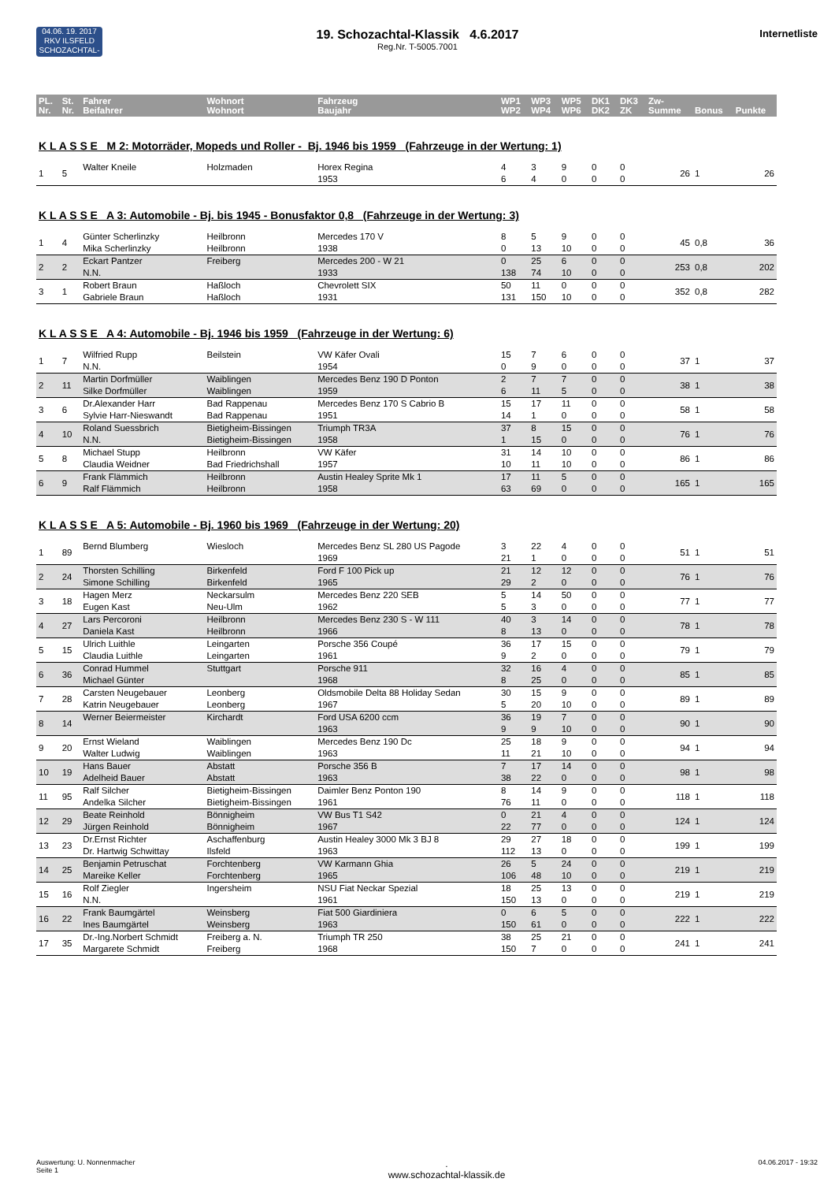04.06. 19. 2017
RKV ILSFELD
SCHOZACHTAL-KLASSIK
Internetliste
19. Schozachtal-Klassik 4.6.2017
Reg.Nr. T-5005.7001
| PL. Nr. | St. Nr. | Fahrer Beifahrer | Wohnort Wohnort | Fahrzeug Baujahr | WP1 WP2 | WP3 WP4 | WP5 WP6 | DK1 DK2 | DK3 ZK | Zw- Summe | Bonus | Punkte |
| --- | --- | --- | --- | --- | --- | --- | --- | --- | --- | --- | --- | --- |
| K L A S S E M 2: Motorräder, Mopeds und Roller - Bj. 1946 bis 1959 (Fahrzeuge in der Wertung: 1) | | | | | | | | | | | | |
| 1 | 5 | Walter Kneile | Holzmaden | Horex Regina 1953 | 4 6 | 3 4 | 9 0 | 0 0 | 0 0 | 26 | 1 | 26 |
| K L A S S E A 3: Automobile - Bj. bis 1945 - Bonusfaktor 0,8 (Fahrzeuge in der Wertung: 3) | | | | | | | | | | | | |
| 1 | 4 | Günter Scherlinzky Mika Scherlinzky | Heilbronn Heilbronn | Mercedes 170 V 1938 | 8 0 | 5 13 | 9 10 | 0 0 | 0 0 | 45 | 0,8 | 36 |
| 2 | 2 | Eckart Pantzer N.N. | Freiberg | Mercedes 200 - W 21 1933 | 0 138 | 25 74 | 6 10 | 0 0 | 0 0 | 253 | 0,8 | 202 |
| 3 | 1 | Robert Braun Gabriele Braun | Haßloch Haßloch | Chevrolett SIX 1931 | 50 131 | 11 150 | 0 10 | 0 0 | 0 0 | 352 | 0,8 | 282 |
| K L A S S E A 4: Automobile - Bj. 1946 bis 1959 (Fahrzeuge in der Wertung: 6) | | | | | | | | | | | | |
| 1 | 7 | Wilfried Rupp N.N. | Beilstein | VW Käfer Ovali 1954 | 15 0 | 7 9 | 6 0 | 0 0 | 0 0 | 37 | 1 | 37 |
| 2 | 11 | Martin Dorfmüller Silke Dorfmüller | Waiblingen Waiblingen | Mercedes Benz 190 D Ponton 1959 | 2 6 | 7 11 | 7 5 | 0 0 | 0 0 | 38 | 1 | 38 |
| 3 | 6 | Dr.Alexander Harr Sylvie Harr-Nieswandt | Bad Rappenau Bad Rappenau | Mercedes Benz 170 S Cabrio B 1951 | 15 14 | 17 1 | 11 0 | 0 0 | 0 0 | 58 | 1 | 58 |
| 4 | 10 | Roland Suessbrich N.N. | Bietigheim-Bissingen Bietigheim-Bissingen | Triumph TR3A 1958 | 37 1 | 8 15 | 15 0 | 0 0 | 0 0 | 76 | 1 | 76 |
| 5 | 8 | Michael Stupp Claudia Weidner | Heilbronn Bad Friedrichshall | VW Käfer 1957 | 31 10 | 14 11 | 10 10 | 0 0 | 0 0 | 86 | 1 | 86 |
| 6 | 9 | Frank Flämmich Ralf Flämmich | Heilbronn Heilbronn | Austin Healey Sprite Mk 1 1958 | 17 63 | 11 69 | 5 0 | 0 0 | 0 0 | 165 | 1 | 165 |
| K L A S S E A 5: Automobile - Bj. 1960 bis 1969 (Fahrzeuge in der Wertung: 20) | | | | | | | | | | | | |
| 1 | 89 | Bernd Blumberg | Wiesloch | Mercedes Benz SL 280 US Pagode 1969 | 3 21 | 22 1 | 4 0 | 0 0 | 0 0 | 51 | 1 | 51 |
| 2 | 24 | Thorsten Schilling Simone Schilling | Birkenfeld Birkenfeld | Ford F 100 Pick up 1965 | 21 29 | 12 2 | 12 0 | 0 0 | 0 0 | 76 | 1 | 76 |
| 3 | 18 | Hagen Merz Eugen Kast | Neckarsulm Neu-Ulm | Mercedes Benz 220 SEB 1962 | 5 5 | 14 3 | 50 0 | 0 0 | 0 0 | 77 | 1 | 77 |
| 4 | 27 | Lars Percoroni Daniela Kast | Heilbronn Heilbronn | Mercedes Benz 230 S - W 111 1966 | 40 8 | 3 13 | 14 0 | 0 0 | 0 0 | 78 | 1 | 78 |
| 5 | 15 | Ulrich Luithle Claudia Luithle | Leingarten Leingarten | Porsche 356 Coupé 1961 | 36 9 | 17 2 | 15 0 | 0 0 | 0 0 | 79 | 1 | 79 |
| 6 | 36 | Conrad Hummel Michael Günter | Stuttgart | Porsche 911 1968 | 32 8 | 16 25 | 4 0 | 0 0 | 0 0 | 85 | 1 | 85 |
| 7 | 28 | Carsten Neugebauer Katrin Neugebauer | Leonberg Leonberg | Oldsmobile Delta 88 Holiday Sedan 1967 | 30 5 | 15 20 | 9 10 | 0 0 | 0 0 | 89 | 1 | 89 |
| 8 | 14 | Werner Beiermeister | Kirchardt | Ford USA 6200 ccm 1963 | 36 9 | 19 9 | 7 10 | 0 0 | 0 0 | 90 | 1 | 90 |
| 9 | 20 | Ernst Wieland Walter Ludwig | Waiblingen Waiblingen | Mercedes Benz 190 Dc 1963 | 25 11 | 18 21 | 9 10 | 0 0 | 0 0 | 94 | 1 | 94 |
| 10 | 19 | Hans Bauer Adelheid Bauer | Abstatt Abstatt | Porsche 356 B 1963 | 7 38 | 17 22 | 14 0 | 0 0 | 0 0 | 98 | 1 | 98 |
| 11 | 95 | Ralf Silcher Andelka Silcher | Bietigheim-Bissingen Bietigheim-Bissingen | Daimler Benz Ponton 190 1961 | 8 76 | 14 11 | 9 0 | 0 0 | 0 0 | 118 | 1 | 118 |
| 12 | 29 | Beate Reinhold Jürgen Reinhold | Bönnigheim Bönnigheim | VW Bus T1 S42 1967 | 0 22 | 21 77 | 4 0 | 0 0 | 0 0 | 124 | 1 | 124 |
| 13 | 23 | Dr.Ernst Richter Dr. Hartwig Schwittay | Aschaffenburg Ilsfeld | Austin Healey 3000 Mk 3 BJ 8 1963 | 29 112 | 27 13 | 18 0 | 0 0 | 0 0 | 199 | 1 | 199 |
| 14 | 25 | Benjamin Petruschat Mareike Keller | Forchtenberg Forchtenberg | VW Karmann Ghia 1965 | 26 106 | 5 48 | 24 10 | 0 0 | 0 0 | 219 | 1 | 219 |
| 15 | 16 | Rolf Ziegler N.N. | Ingersheim | NSU Fiat Neckar Spezial 1961 | 18 150 | 25 13 | 13 0 | 0 0 | 0 0 | 219 | 1 | 219 |
| 16 | 22 | Frank Baumgärtel Ines Baumgärtel | Weinsberg Weinsberg | Fiat 500 Giardiniera 1963 | 0 150 | 6 61 | 5 0 | 0 0 | 0 0 | 222 | 1 | 222 |
| 17 | 35 | Dr.-Ing.Norbert Schmidt Margarete Schmidt | Freiberg a. N. Freiberg | Triumph TR 250 1968 | 38 150 | 25 7 | 21 0 | 0 0 | 0 0 | 241 | 1 | 241 |
Auswertung: U. Nonnenmacher
Seite 1
.
www.schozachtal-klassik.de
04.06.2017 - 19:32